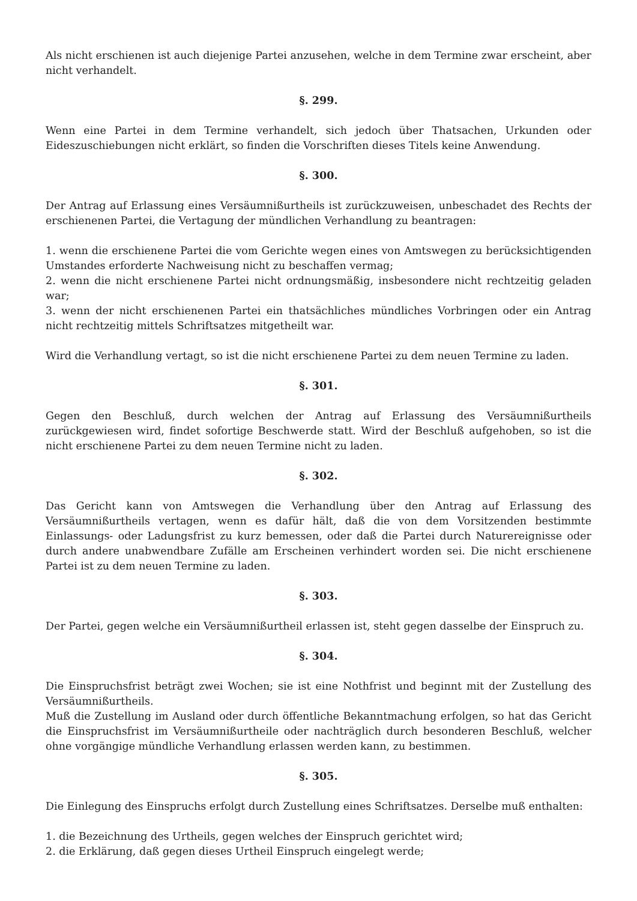Als nicht erschienen ist auch diejenige Partei anzusehen, welche in dem Termine zwar erscheint, aber nicht verhandelt.
§. 299.
Wenn eine Partei in dem Termine verhandelt, sich jedoch über Thatsachen, Urkunden oder Eideszuschiebungen nicht erklärt, so finden die Vorschriften dieses Titels keine Anwendung.
§. 300.
Der Antrag auf Erlassung eines Versäumnißurtheils ist zurückzuweisen, unbeschadet des Rechts der erschienenen Partei, die Vertagung der mündlichen Verhandlung zu beantragen:
1. wenn die erschienene Partei die vom Gerichte wegen eines von Amtswegen zu berücksichtigenden Umstandes erforderte Nachweisung nicht zu beschaffen vermag;
2. wenn die nicht erschienene Partei nicht ordnungsmäßig, insbesondere nicht rechtzeitig geladen war;
3. wenn der nicht erschienenen Partei ein thatsächliches mündliches Vorbringen oder ein Antrag nicht rechtzeitig mittels Schriftsatzes mitgetheilt war.
Wird die Verhandlung vertagt, so ist die nicht erschienene Partei zu dem neuen Termine zu laden.
§. 301.
Gegen den Beschluß, durch welchen der Antrag auf Erlassung des Versäumnißurtheils zurückgewiesen wird, findet sofortige Beschwerde statt. Wird der Beschluß aufgehoben, so ist die nicht erschienene Partei zu dem neuen Termine nicht zu laden.
§. 302.
Das Gericht kann von Amtswegen die Verhandlung über den Antrag auf Erlassung des Versäumnißurtheils vertagen, wenn es dafür hält, daß die von dem Vorsitzenden bestimmte Einlassungs- oder Ladungsfrist zu kurz bemessen, oder daß die Partei durch Naturereignisse oder durch andere unabwendbare Zufälle am Erscheinen verhindert worden sei. Die nicht erschienene Partei ist zu dem neuen Termine zu laden.
§. 303.
Der Partei, gegen welche ein Versäumnißurtheil erlassen ist, steht gegen dasselbe der Einspruch zu.
§. 304.
Die Einspruchsfrist beträgt zwei Wochen; sie ist eine Nothfrist und beginnt mit der Zustellung des Versäumnißurtheils.
Muß die Zustellung im Ausland oder durch öffentliche Bekanntmachung erfolgen, so hat das Gericht die Einspruchsfrist im Versäumnißurtheile oder nachträglich durch besonderen Beschluß, welcher ohne vorgängige mündliche Verhandlung erlassen werden kann, zu bestimmen.
§. 305.
Die Einlegung des Einspruchs erfolgt durch Zustellung eines Schriftsatzes. Derselbe muß enthalten:
1. die Bezeichnung des Urtheils, gegen welches der Einspruch gerichtet wird;
2. die Erklärung, daß gegen dieses Urtheil Einspruch eingelegt werde;